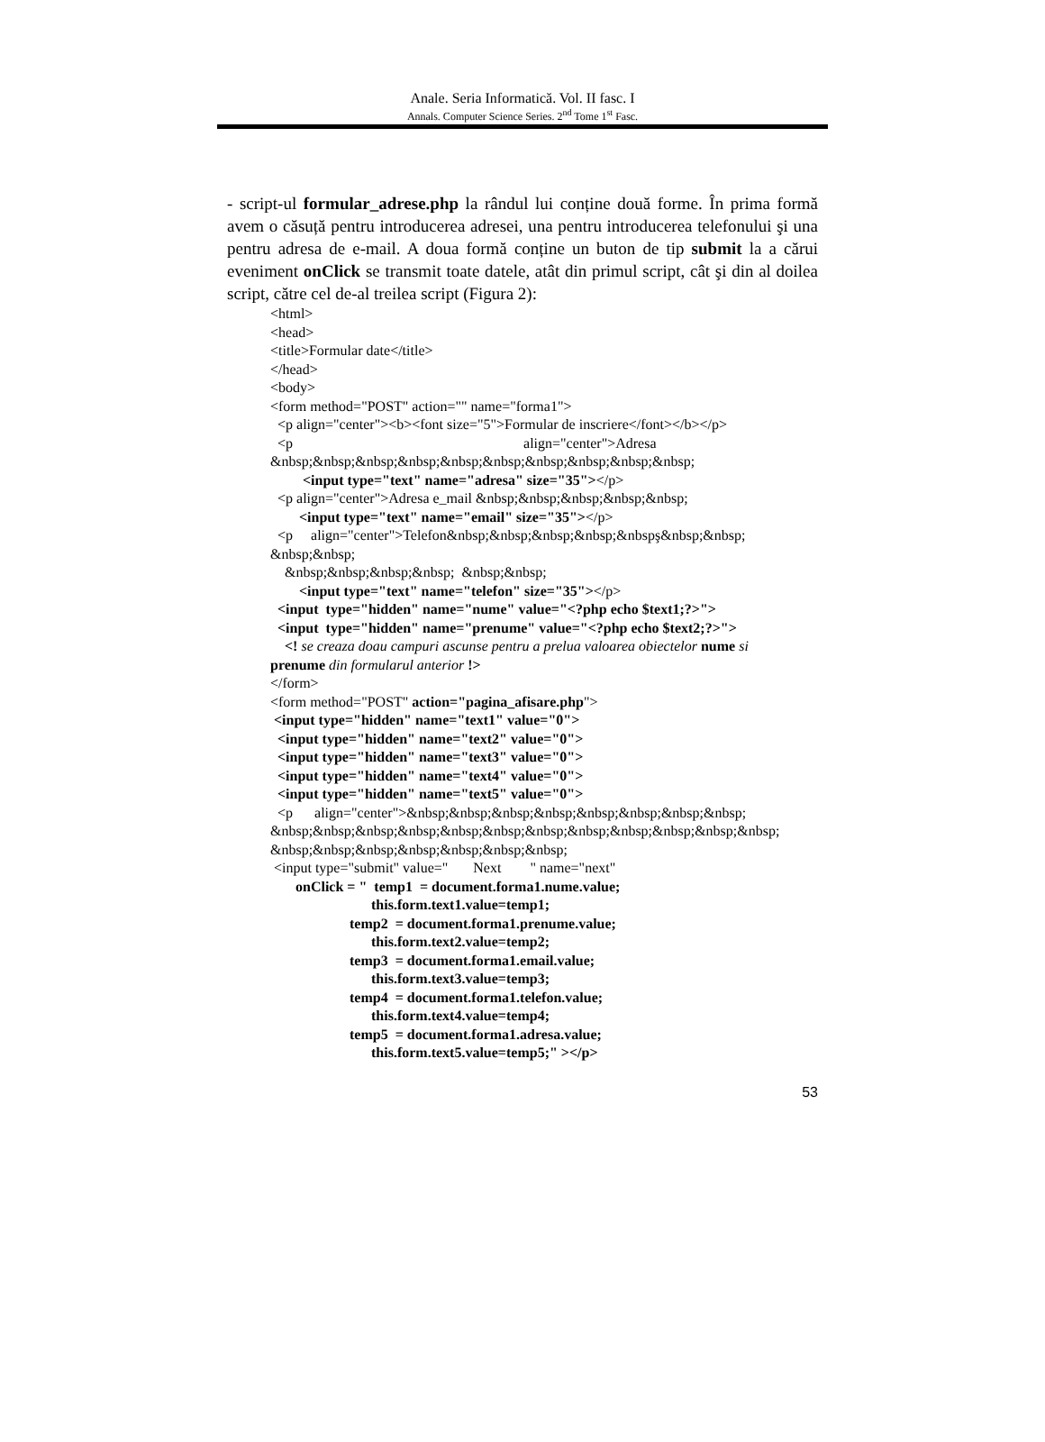Anale. Seria Informatică. Vol. II fasc. I
Annals. Computer Science Series. 2<sup>nd</sup> Tome 1<sup>st</sup> Fasc.
- script-ul formular_adrese.php la rândul lui conține două forme. În prima formă avem o căsuță pentru introducerea adresei, una pentru introducerea telefonului şi una pentru adresa de e-mail. A doua formă conține un buton de tip submit la a cărui eveniment onClick se transmit toate datele, atât din primul script, cât şi din al doilea script, către cel de-al treilea script (Figura 2):
<html>
<head>
<title>Formular date</title>
</head>
<body>
<form method="POST" action="" name="forma1">
<p align="center"><b><font size="5">Formular de inscriere</font></b></p>
<p align="center">Adresa
&nbsp;&nbsp;&nbsp;&nbsp;&nbsp;&nbsp;&nbsp;&nbsp;&nbsp;&nbsp;
<input type="text" name="adresa" size="35"></p>
<p align="center">Adresa e_mail &nbsp;&nbsp;&nbsp;&nbsp;&nbsp;
<input type="text" name="email" size="35"></p>
<p align="center">Telefon&nbsp;&nbsp;&nbsp;&nbsp;&nbspş&nbsp;&nbsp;
&nbsp;&nbsp;
&nbsp;&nbsp;&nbsp;&nbsp; &nbsp;&nbsp;
<input type="text" name="telefon" size="35"></p>
<input type="hidden" name="nume" value="<?php echo $text1;?>">
<input type="hidden" name="prenume" value="<?php echo $text2;?>">
<! se creaza doau campuri ascunse pentru a prelua valoarea obiectelor nume si
prenume din formularul anterior !>
</form>
<form method="POST" action="pagina_afisare.php">
<input type="hidden" name="text1" value="0">
<input type="hidden" name="text2" value="0">
<input type="hidden" name="text3" value="0">
<input type="hidden" name="text4" value="0">
<input type="hidden" name="text5" value="0">
<p align="center">&nbsp;&nbsp;&nbsp;&nbsp;&nbsp;&nbsp;&nbsp;&nbsp;
&nbsp;&nbsp;&nbsp;&nbsp;&nbsp;&nbsp;&nbsp;&nbsp;&nbsp;&nbsp;&nbsp;&nbsp;
&nbsp;&nbsp;&nbsp;&nbsp;&nbsp;&nbsp;&nbsp;
<input type="submit" value=" Next " name="next"
onClick = " temp1 = document.forma1.nume.value;
this.form.text1.value=temp1;
temp2 = document.forma1.prenume.value;
this.form.text2.value=temp2;
temp3 = document.forma1.email.value;
this.form.text3.value=temp3;
temp4 = document.forma1.telefon.value;
this.form.text4.value=temp4;
temp5 = document.forma1.adresa.value;
this.form.text5.value=temp5;" ></p>
53